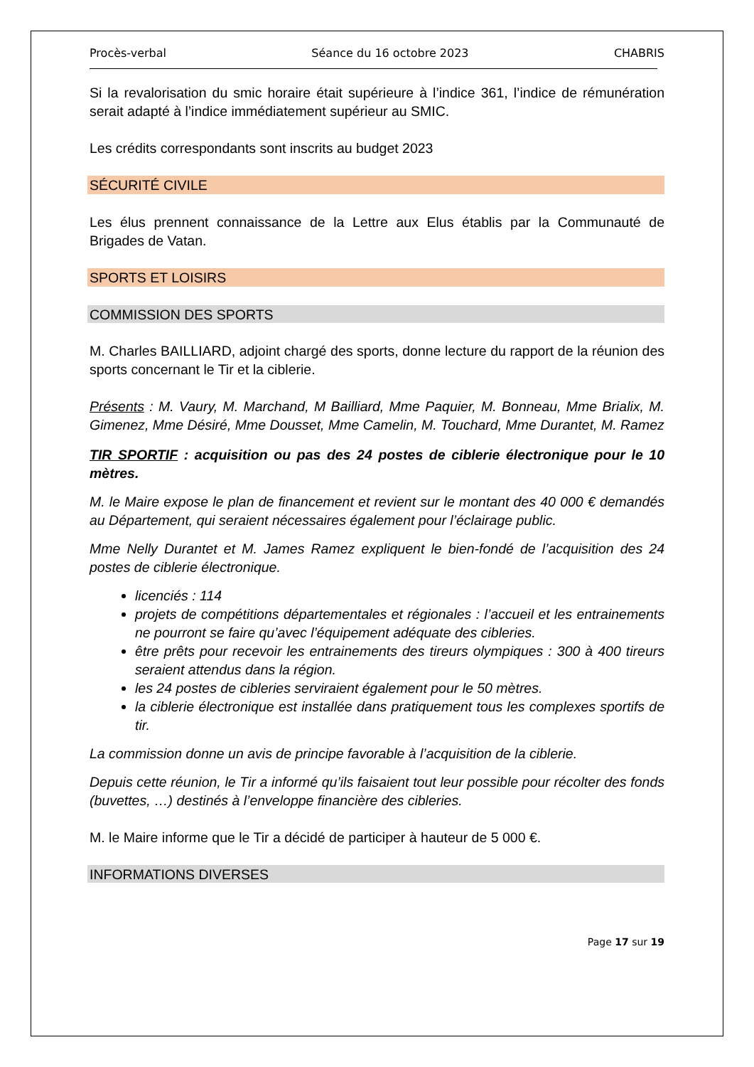Procès-verbal Séance du 16 octobre 2023 CHABRIS
Si la revalorisation du smic horaire était supérieure à l’indice 361, l’indice de rémunération serait adapté à l’indice immédiatement supérieur au SMIC.
Les crédits correspondants sont inscrits au budget 2023
SÉCURITÉ CIVILE
Les élus prennent connaissance de la Lettre aux Elus établis par la Communauté de Brigades de Vatan.
SPORTS ET LOISIRS
COMMISSION DES SPORTS
M. Charles BAILLIARD, adjoint chargé des sports, donne lecture du rapport de la réunion des sports concernant le Tir et la ciblerie.
Présents : M. Vaury, M. Marchand, M Bailliard, Mme Paquier, M. Bonneau, Mme Brialix, M. Gimenez, Mme Désiré, Mme Dousset, Mme Camelin, M. Touchard, Mme Durantet, M. Ramez
TIR SPORTIF : acquisition ou pas des 24 postes de ciblerie électronique pour le 10 mètres.
M. le Maire expose le plan de financement et revient sur le montant des 40 000 € demandés au Département, qui seraient nécessaires également pour l’éclairage public.
Mme Nelly Durantet et M. James Ramez expliquent le bien-fondé de l’acquisition des 24 postes de ciblerie électronique.
licenciés : 114
projets de compétitions départementales et régionales : l’accueil et les entrainements ne pourront se faire qu’avec l’équipement adéquate des cibleries.
être prêts pour recevoir les entrainements des tireurs olympiques : 300 à 400 tireurs seraient attendus dans la région.
les 24 postes de cibleries serviraient également pour le 50 mètres.
la ciblerie électronique est installée dans pratiquement tous les complexes sportifs de tir.
La commission donne un avis de principe favorable à l’acquisition de la ciblerie.
Depuis cette réunion, le Tir a informé qu’ils faisaient tout leur possible pour récolter des fonds (buvettes, …) destinés à l’enveloppe financière des cibleries.
M. le Maire informe que le Tir a décidé de participer à hauteur de 5 000 €.
INFORMATIONS DIVERSES
Page 17 sur 19